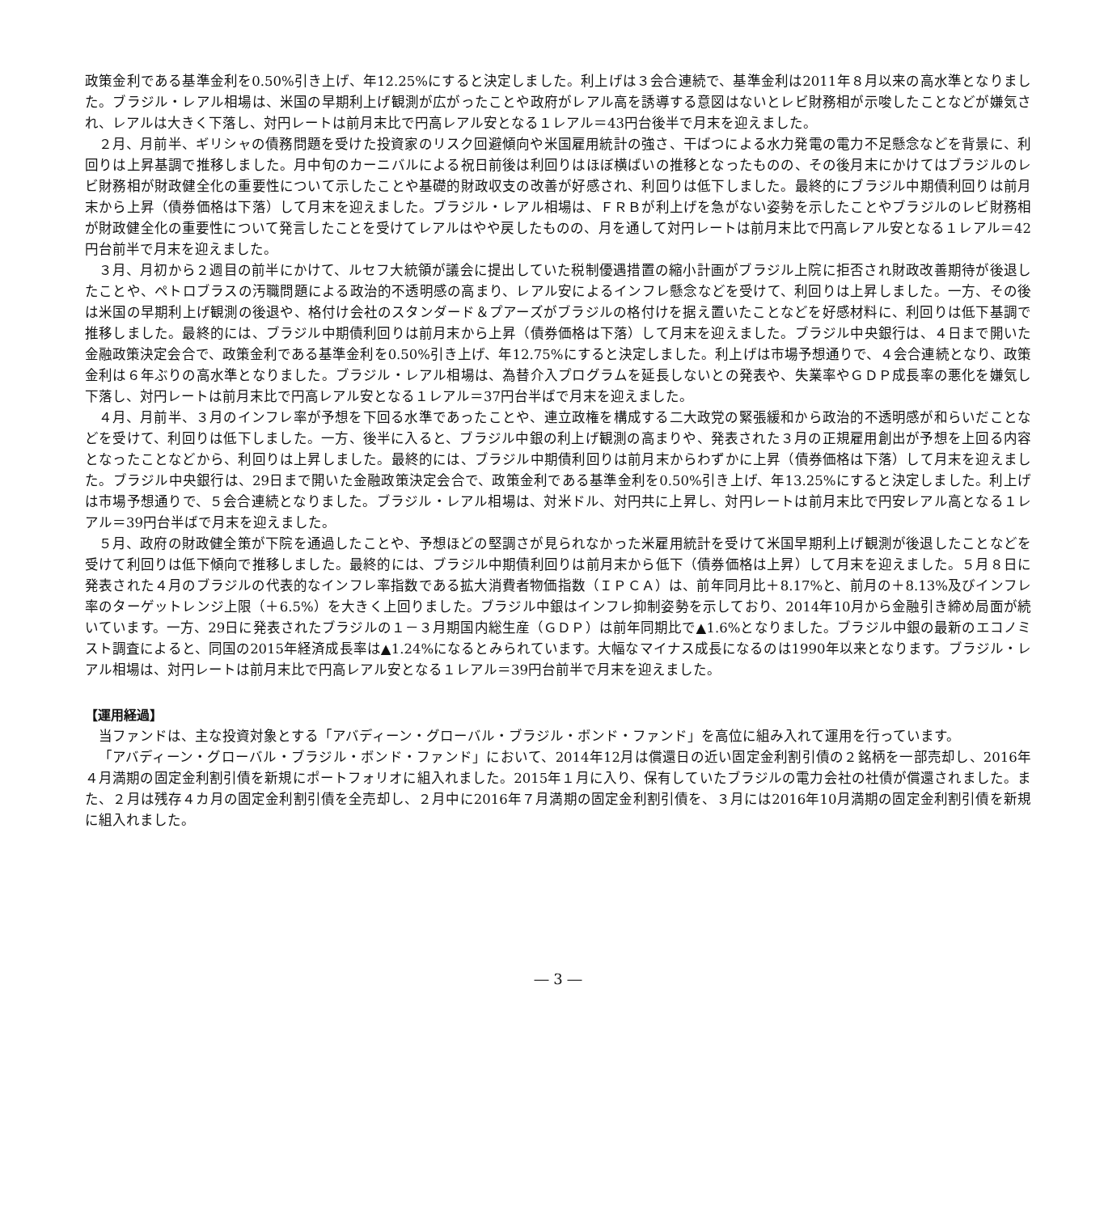政策金利である基準金利を0.50%引き上げ、年12.25%にすると決定しました。利上げは３会合連続で、基準金利は2011年８月以来の高水準となりました。ブラジル・レアル相場は、米国の早期利上げ観測が広がったことや政府がレアル高を誘導する意図はないとレビ財務相が示唆したことなどが嫌気され、レアルは大きく下落し、対円レートは前月末比で円高レアル安となる１レアル＝43円台後半で月末を迎えました。
２月、月前半、ギリシャの債務問題を受けた投資家のリスク回避傾向や米国雇用統計の強さ、干ばつによる水力発電の電力不足懸念などを背景に、利回りは上昇基調で推移しました。月中旬のカーニバルによる祝日前後は利回りはほぼ横ばいの推移となったものの、その後月末にかけてはブラジルのレビ財務相が財政健全化の重要性について示したことや基礎的財政収支の改善が好感され、利回りは低下しました。最終的にブラジル中期債利回りは前月末から上昇（債券価格は下落）して月末を迎えました。ブラジル・レアル相場は、ＦＲＢが利上げを急がない姿勢を示したことやブラジルのレビ財務相が財政健全化の重要性について発言したことを受けてレアルはやや戻したものの、月を通して対円レートは前月末比で円高レアル安となる１レアル＝42円台前半で月末を迎えました。
３月、月初から２週目の前半にかけて、ルセフ大統領が議会に提出していた税制優遇措置の縮小計画がブラジル上院に拒否され財政改善期待が後退したことや、ペトロブラスの汚職問題による政治的不透明感の高まり、レアル安によるインフレ懸念などを受けて、利回りは上昇しました。一方、その後は米国の早期利上げ観測の後退や、格付け会社のスタンダード＆プアーズがブラジルの格付けを据え置いたことなどを好感材料に、利回りは低下基調で推移しました。最終的には、ブラジル中期債利回りは前月末から上昇（債券価格は下落）して月末を迎えました。ブラジル中央銀行は、４日まで開いた金融政策決定会合で、政策金利である基準金利を0.50%引き上げ、年12.75%にすると決定しました。利上げは市場予想通りで、４会合連続となり、政策金利は６年ぶりの高水準となりました。ブラジル・レアル相場は、為替介入プログラムを延長しないとの発表や、失業率やＧＤＰ成長率の悪化を嫌気し下落し、対円レートは前月末比で円高レアル安となる１レアル＝37円台半ばで月末を迎えました。
４月、月前半、３月のインフレ率が予想を下回る水準であったことや、連立政権を構成する二大政党の緊張緩和から政治的不透明感が和らいだことなどを受けて、利回りは低下しました。一方、後半に入ると、ブラジル中銀の利上げ観測の高まりや、発表された３月の正規雇用創出が予想を上回る内容となったことなどから、利回りは上昇しました。最終的には、ブラジル中期債利回りは前月末からわずかに上昇（債券価格は下落）して月末を迎えました。ブラジル中央銀行は、29日まで開いた金融政策決定会合で、政策金利である基準金利を0.50%引き上げ、年13.25%にすると決定しました。利上げは市場予想通りで、５会合連続となりました。ブラジル・レアル相場は、対米ドル、対円共に上昇し、対円レートは前月末比で円安レアル高となる１レアル＝39円台半ばで月末を迎えました。
５月、政府の財政健全策が下院を通過したことや、予想ほどの堅調さが見られなかった米雇用統計を受けて米国早期利上げ観測が後退したことなどを受けて利回りは低下傾向で推移しました。最終的には、ブラジル中期債利回りは前月末から低下（債券価格は上昇）して月末を迎えました。５月８日に発表された４月のブラジルの代表的なインフレ率指数である拡大消費者物価指数（ＩＰＣＡ）は、前年同月比＋8.17%と、前月の＋8.13%及びインフレ率のターゲットレンジ上限（＋6.5%）を大きく上回りました。ブラジル中銀はインフレ抑制姿勢を示しており、2014年10月から金融引き締め局面が続いています。一方、29日に発表されたブラジルの１－３月期国内総生産（ＧＤＰ）は前年同期比で▲1.6%となりました。ブラジル中銀の最新のエコノミスト調査によると、同国の2015年経済成長率は▲1.24%になるとみられています。大幅なマイナス成長になるのは1990年以来となります。ブラジル・レアル相場は、対円レートは前月末比で円高レアル安となる１レアル＝39円台前半で月末を迎えました。
【運用経過】
当ファンドは、主な投資対象とする「アバディーン・グローバル・ブラジル・ボンド・ファンド」を高位に組み入れて運用を行っています。
「アバディーン・グローバル・ブラジル・ボンド・ファンド」において、2014年12月は償還日の近い固定金利割引債の２銘柄を一部売却し、2016年４月満期の固定金利割引債を新規にポートフォリオに組入れました。2015年１月に入り、保有していたブラジルの電力会社の社債が償還されました。また、２月は残存４カ月の固定金利割引債を全売却し、２月中に2016年７月満期の固定金利割引債を、３月には2016年10月満期の固定金利割引債を新規に組入れました。
― 3 ―